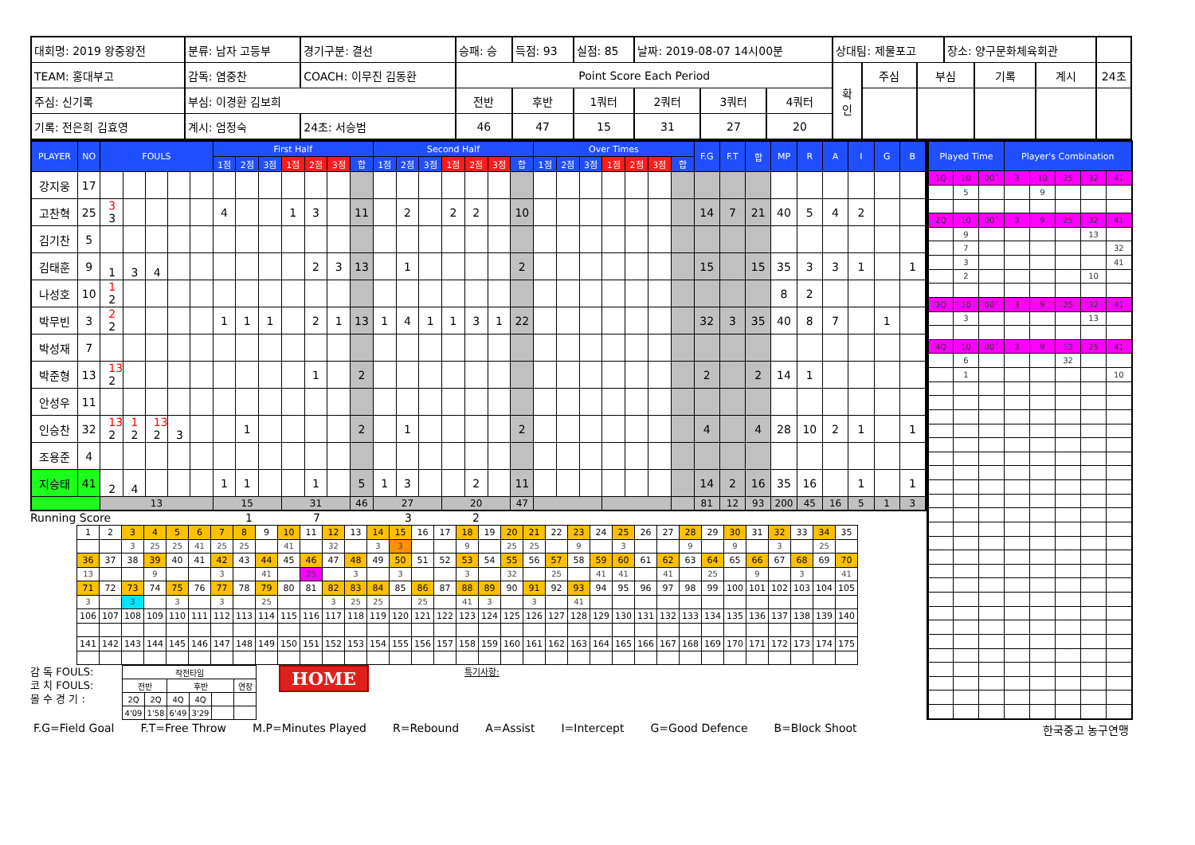| 대회명: 2019 왕중왕전 | 분류: 남자 고등부 | 경기구분: 결선 | 승패: 승 | 득점: 93 | 실점: 85 | 날짜: 2019-08-07 14시00분 | | | 상대팀: 제물포고 | | | 장소: 양구문화체육회관 | | | |
| TEAM: 홍대부고 | 감독: 염중찬 | COACH: 이무진 김동환 | Point Score Each Period | | | | | | 확 인 | 주심 | 부심 | | 기록 | 계시 | 24초 |
| 주심: 신기록 | 부심: 이경환 김보희 | | 전반 | 후반 | 1쿼터 | 2쿼터 | 3쿼터 | 4쿼터 | | | | | | | |
| 기록: 전은희 김효영 | 계시: 엄정숙 | 24초: 서승범 | 46 | 47 | 15 | 31 | 27 | 20 | | | | | | | |
| PLAYER | NO | FOULS | | | | | First Half | | | | | | | Second Half | | | | | | | Over Times | | | | | | | F.G | F.T | 합 | MP | R | A | I | G | B |
| --- | --- | --- | --- | --- | --- | --- | --- | --- | --- | --- | --- | --- | --- | --- | --- | --- | --- | --- | --- | --- | --- | --- | --- | --- | --- | --- | --- | --- | --- | --- | --- | --- | --- | --- | --- | --- |
| | | | | | | | 1점 | 2점 | 3점 | 1점 | 2점 | 3점 | 합 | 1점 | 2점 | 3점 | 1점 | 2점 | 3점 | 합 | 1점 | 2점 | 3점 | 1점 | 2점 | 3점 | 합 | | | | | | | | | |
| 강지웅 | 17 | | | | | | | | | | | | | | | | | | | | | | | | | | | | | | | | | | | |
| 고찬혁 | 25 | 3 3 | | | | | 4 | | | 1 | 3 | | 11 | | 2 | | 2 | 2 | | 10 | | | | | | | | 14 | 7 | 21 | 40 | 5 | 4 | 2 | | |
| 김기찬 | 5 | | | | | | | | | | | | | | | | | | | | | | | | | | | | | | | | | | | |
| 김태훈 | 9 | 1 | 3 | 4 | | | | | | | 2 | 3 | 13 | | 1 | | | | | 2 | | | | | | | | 15 | | 15 | 35 | 3 | 3 | 1 | | 1 |
| 나성호 | 10 | 1 2 | | | | | | | | | | | | | | | | | | | | | | | | | | | | | 8 | 2 | | | | |
| 박무빈 | 3 | 2 2 | | | | | 1 | 1 | 1 | | 2 | 1 | 13 | 1 | 4 | 1 | 1 | 3 | 1 | 22 | | | | | | | | 32 | 3 | 35 | 40 | 8 | 7 | | 1 | |
| 박성재 | 7 | | | | | | | | | | | | | | | | | | | | | | | | | | | | | | | | | | | |
| 박준형 | 13 | 13 2 | | | | | | | | | 1 | | 2 | | | | | | | | | | | | | | | 2 | | 2 | 14 | 1 | | | | |
| 안성우 | 11 | | | | | | | | | | | | | | | | | | | | | | | | | | | | | | | | | | | |
| 인승찬 | 32 | 13 2 | 1 2 | 13 2 | 3 | | | 1 | | | | | 2 | | 1 | | | | | 2 | | | | | | | | 4 | | 4 | 28 | 10 | 2 | 1 | | 1 |
| 조용준 | 4 | | | | | | | | | | | | | | | | | | | | | | | | | | | | | | | | | | | |
| 지승태 | 41 | 2 | 4 | | | | 1 | 1 | | | 1 | | 5 | 1 | 3 | | | 2 | | 11 | | | | | | | | 14 | 2 | 16 | 35 | 16 | | 1 | | 1 |
| | | 13 | | | | | 15 | | | 31 | | | 46 | 27 | | | 20 | | | 47 | | | | | | | | 81 | 12 | 93 | 200 | 45 | 16 | 5 | 1 | 3 |
Running Score 1732
| 1 | 2 | 3 | 4 | 5 | 6 | 7 | 8 | 9 | 10 | 11 | 12 | 13 | 14 | 15 | 16 | 17 | 18 | 19 | 20 | 21 | 22 | 23 | 24 | 25 | 26 | 27 | 28 | 29 | 30 | 31 | 32 | 33 | 34 | 35 |
| | | 3 | 25 | 25 | 41 | 25 | 25 | | 41 | | 32 | | 3 | 3 | | | 9 | | 25 | 25 | | 9 | | 3 | | | 9 | | 9 | | 3 | | 25 | |
| 36 | 37 | 38 | 39 | 40 | 41 | 42 | 43 | 44 | 45 | 46 | 47 | 48 | 49 | 50 | 51 | 52 | 53 | 54 | 55 | 56 | 57 | 58 | 59 | 60 | 61 | 62 | 63 | 64 | 65 | 66 | 67 | 68 | 69 | 70 |
| 13 | | | 9 | | | 3 | | 41 | | 25 | | 3 | | 3 | | | 3 | | 32 | | 25 | | 41 | 41 | | 41 | | 25 | | 9 | | 3 | | 41 |
| 71 | 72 | 73 | 74 | 75 | 76 | 77 | 78 | 79 | 80 | 81 | 82 | 83 | 84 | 85 | 86 | 87 | 88 | 89 | 90 | 91 | 92 | 93 | 94 | 95 | 96 | 97 | 98 | 99 | 100 | 101 | 102 | 103 | 104 | 105 |
| 3 | | 3 | | 3 | | 3 | | 25 | | | 3 | 25 | 25 | | 25 | | 41 | 3 | | 3 | | 41 | | | | | | | | | | | | |
| 106 | 107 | 108 | 109 | 110 | 111 | 112 | 113 | 114 | 115 | 116 | 117 | 118 | 119 | 120 | 121 | 122 | 123 | 124 | 125 | 126 | 127 | 128 | 129 | 130 | 131 | 132 | 133 | 134 | 135 | 136 | 137 | 138 | 139 | 140 |
| 141 | 142 | 143 | 144 | 145 | 146 | 147 | 148 | 149 | 150 | 151 | 152 | 153 | 154 | 155 | 156 | 157 | 158 | 159 | 160 | 161 | 162 | 163 | 164 | 165 | 166 | 167 | 168 | 169 | 170 | 171 | 172 | 173 | 174 | 175 |
감 독 FOULS:
코 치 FOULS:
몰 수 경 기 :
| 작전타임 | | | | | |
| 전반 | | 후반 | | | 연장 |
| 2Q | 2Q | 4Q | 4Q | | |
| 4'09 | 1'58 | 6'49 | 3'29 | | |
HOME
특기사항:
| Played Time | | | Player's Combination | | | | |
| --- | --- | --- | --- | --- | --- | --- | --- |
| 1Q | 10 | 00˝ | 3 | 10 | 25 | 32 | 41 |
| | 5 | | | 9 | | | |
| 2Q | 10 | 00˝ | 3 | 9 | 25 | 32 | 41 |
| | 9 | | | | | 13 | |
| | 7 | | | | | | 32 |
| | 3 | | | | | | 41 |
| | 2 | | | | | 10 | |
| 3Q | 10 | 00˝ | 3 | 9 | 25 | 32 | 41 |
| | 3 | | | | | 13 | |
| 4Q | 10 | 00˝ | 3 | 9 | 13 | 25 | 41 |
| | 6 | | | | 32 | | |
| | 1 | | | | | | 10 |
F.G=Field Goal F.T=Free Throw M.P=Minutes Played R=Rebound A=Assist I=Intercept G=Good Defence B=Block Shoot 한국중고 농구연맹